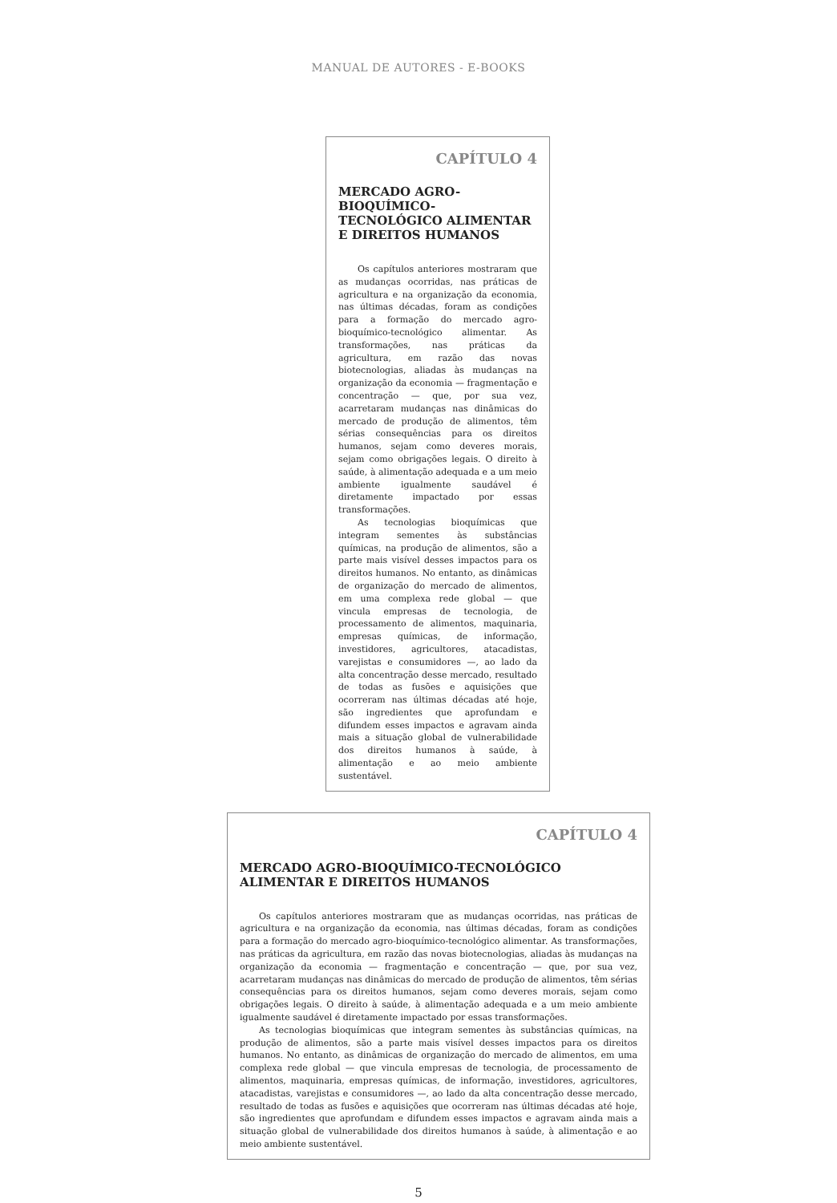MANUAL DE AUTORES - E-BOOKS
CAPÍTULO 4
MERCADO AGRO-BIOQUÍMICO-TECNOLÓGICO ALIMENTAR E DIREITOS HUMANOS
Os capítulos anteriores mostraram que as mudanças ocorridas, nas práticas de agricultura e na organização da economia, nas últimas décadas, foram as condições para a formação do mercado agro-bioquímico-tecnológico alimentar. As transformações, nas práticas da agricultura, em razão das novas biotecnologias, aliadas às mudanças na organização da economia — fragmentação e concentração — que, por sua vez, acarretaram mudanças nas dinâmicas do mercado de produção de alimentos, têm sérias consequências para os direitos humanos, sejam como deveres morais, sejam como obrigações legais. O direito à saúde, à alimentação adequada e a um meio ambiente igualmente saudável é diretamente impactado por essas transformações.
As tecnologias bioquímicas que integram sementes às substâncias químicas, na produção de alimentos, são a parte mais visível desses impactos para os direitos humanos. No entanto, as dinâmicas de organização do mercado de alimentos, em uma complexa rede global — que vincula empresas de tecnologia, de processamento de alimentos, maquinaria, empresas químicas, de informação, investidores, agricultores, atacadistas, varejistas e consumidores —, ao lado da alta concentração desse mercado, resultado de todas as fusões e aquisições que ocorreram nas últimas décadas até hoje, são ingredientes que aprofundam e difundem esses impactos e agravam ainda mais a situação global de vulnerabilidade dos direitos humanos à saúde, à alimentação e ao meio ambiente sustentável.
CAPÍTULO 4
MERCADO AGRO-BIOQUÍMICO-TECNOLÓGICO ALIMENTAR E DIREITOS HUMANOS
Os capítulos anteriores mostraram que as mudanças ocorridas, nas práticas de agricultura e na organização da economia, nas últimas décadas, foram as condições para a formação do mercado agro-bioquímico-tecnológico alimentar. As transformações, nas práticas da agricultura, em razão das novas biotecnologias, aliadas às mudanças na organização da economia — fragmentação e concentração — que, por sua vez, acarretaram mudanças nas dinâmicas do mercado de produção de alimentos, têm sérias consequências para os direitos humanos, sejam como deveres morais, sejam como obrigações legais. O direito à saúde, à alimentação adequada e a um meio ambiente igualmente saudável é diretamente impactado por essas transformações.
As tecnologias bioquímicas que integram sementes às substâncias químicas, na produção de alimentos, são a parte mais visível desses impactos para os direitos humanos. No entanto, as dinâmicas de organização do mercado de alimentos, em uma complexa rede global — que vincula empresas de tecnologia, de processamento de alimentos, maquinaria, empresas químicas, de informação, investidores, agricultores, atacadistas, varejistas e consumidores —, ao lado da alta concentração desse mercado, resultado de todas as fusões e aquisições que ocorreram nas últimas décadas até hoje, são ingredientes que aprofundam e difundem esses impactos e agravam ainda mais a situação global de vulnerabilidade dos direitos humanos à saúde, à alimentação e ao meio ambiente sustentável.
5